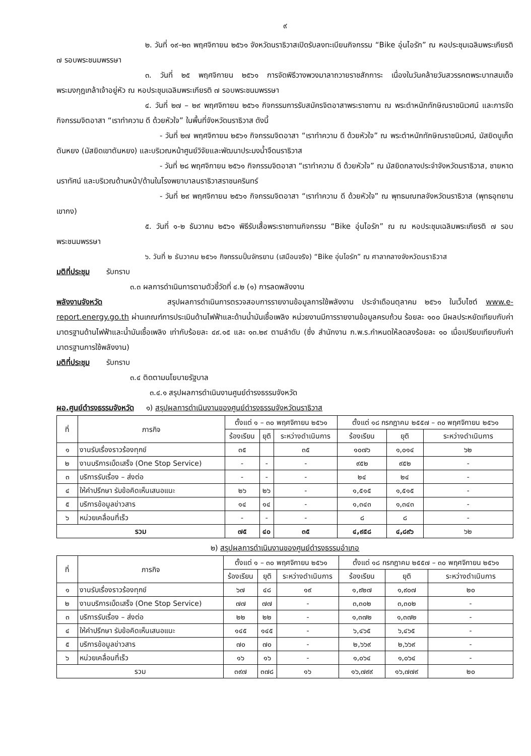๙
๒. วันที่ ๑๙–๒๓ พฤศจิกายน ๒๕๖๑ จังหวัดนราธิวาสเปิดรับลงทะเบียนกิจกรรม “Bike อุ่นไอรัก” ณ หอประชุมเฉลิมพระเกียรติ ๗ รอบพระชนมพรรษา
๓. วันที่ ๒๕ พฤศจิกายน ๒๕๖๑ การจัดพิธีวางพวงมาลาถวายราชสักการะ เนื่องในวันคล้ายวันสวรรคตพระบาทสมเด็จพระมงกุฎเกล้าเจ้าอยู่หัว ณ หอประชุมเฉลิมพระเกียรติ ๗ รอบพระชนมพรรษา
๔. วันที่ ๒๗ – ๒๙ พฤศจิกายน ๒๕๖๑ กิจกรรมการรับสมัครจิตอาสาพระราชทาน ณ พระตำหนักทักษิณราชนิเวศน์ และการจัดกิจกรรมจิตอาสา “เราทำความ ดี ด้วยหัวใจ” ในพื้นที่จังหวัดนราธิวาส ดังนี้
- วันที่ ๒๗ พฤศจิกายน ๒๕๖๑ กิจกรรมจิตอาสา “เราทำความ ดี ด้วยหัวใจ” ณ พระตำหนักทักษิณราชนิเวศน์, มัสยิดบูเก็ตตันหยง (มัสยิดเขาตันหยง) และบริเวณหน้าศูนย์วิจัยและพัฒนาประมงน้ำจืดนราธิวาส
- วันที่ ๒๘ พฤศจิกายน ๒๕๖๑ กิจกรรมจิตอาสา “เราทำความ ดี ด้วยหัวใจ” ณ มัสยิดกลางประจำจังหวัดนราธิวาส, ชายหาดนราทัศน์ และบริเวณด้านหน้า/ด้านในโรงพยาบาลนราธิวาสราชนครินทร์
- วันที่ ๒๙ พฤศจิกายน ๒๕๖๑ กิจกรรมจิตอาสา “เราทำความ ดี ด้วยหัวใจ” ณ พุทธมณฑลจังหวัดนราธิวาส (พุทธอุทยานเขากง)
๕. วันที่ ๑-๒ ธันวาคม ๒๕๖๑ พิธีรับเสื้อพระราชทานกิจกรรม “Bike อุ่นไอรัก” ณ ณ หอประชุมเฉลิมพระเกียรติ ๗ รอบพระชนมพรรษา
๖. วันที่ ๒ ธันวาคม ๒๕๖๑ กิจกรรมปั่นจักรยาน (เสมือนจริง) “Bike อุ่นไอรัก” ณ ศาลากลางจังหวัดนราธิวาส
มติที่ประชุม รับทราบ
๓.๓ ผลการดำเนินการตามตัวชี้วัดที่ ๔.๒ (๑) การลดพลังงาน
พลังงานจังหวัด สรุปผลการดำเนินการตรวจสอบการรายงานข้อมูลการใช้พลังงาน ประจำเดือนตุลาคม ๒๕๖๑ ในเว็บไซต์ www.e-report.energy.go.th ผ่านเกณฑ์การประเมินด้านไฟฟ้าและด้านน้ำมันเชื้อเพลิง หน่วยงานมีการรายงานข้อมูลครบถ้วน ร้อยละ ๑๐๐ มีผลประหยัดเทียบกับค่ามาตรฐานด้านไฟฟ้าและน้ำมันเชื้อเพลิง เท่ากับร้อยละ ๔๙.๑๕ และ ๑๓.๒๙ ตามลำดับ (ซึ่ง สำนักงาน ก.พ.ร.กำหนดให้ลดลงร้อยละ ๑๐ เมื่อเปรียบเทียบกับค่ามาตรฐานการใช้พลังงาน)
มติที่ประชุม รับทราบ
๓.๔ ติดตามนโยบายรัฐบาล
๓.๔.๑ สรุปผลการดำเนินงานศูนย์ดำรงธรรมจังหวัด
ผอ.ศูนย์ดำรงธรรมจังหวัด ๑) สรุปผลการดำเนินงานของศูนย์ดำรงธรรมจังหวัดนราธิวาส
| ที่ | ภารกิจ | ตั้งแต่ ๑ – ๓๐ พฤศจิกายน ๒๕๖๑ | | | ตั้งแต่ ๑๘ กรกฎาคม ๒๕๕๗ – ๓๐ พฤศจิกายน ๒๕๖๑ | | |
| --- | --- | --- | --- | --- | --- | --- | --- |
| | | ร้องเรียน | ยุติ | ระหว่างดำเนินการ | ร้องเรียน | ยุติ | ระหว่างดำเนินการ |
| ๑ | งานรับเรื่องราวร้องทุกข์ | ๓๕ | | ๓๕ | ๑๐๗๖ | ๑,๐๑๔ | ๖๒ |
| ๒ | งานบริการเบ็ดเสร็จ (One Stop Service) | - | - | - | ๙๕๒ | ๙๕๒ | - |
| ๓ | บริการรับเรื่อง – ส่งต่อ | - | - | - | ๒๔ | ๒๔ | - |
| ๔ | ให้คำปรึกษา รับข้อคิดเห็นเสนอแนะ | ๒๖ | ๒๖ | - | ๑,๕๑๕ | ๑,๕๑๕ | - |
| ๕ | บริการข้อมูลข่าวสาร | ๑๔ | ๑๔ | - | ๑,๓๔๓ | ๑,๓๔๓ | - |
| ๖ | หน่วยเคลื่อนที่เร็ว | - | - | - | ๘ | ๘ | - |
| รวม | | ๗๕ | ๔๐ | ๓๕ | ๔,๙๕๘ | ๔,๘๙๖ | ๖๒ |
๒) สรุปผลการดำเนินงานของศูนย์ดำรงธรรมอำเภอ
| ที่ | ภารกิจ | ตั้งแต่ ๑ – ๓๐ พฤศจิกายน ๒๕๖๑ | | | ตั้งแต่ ๑๘ กรกฎาคม ๒๕๕๗ – ๓๐ พฤศจิกายน ๒๕๖๑ | | |
| --- | --- | --- | --- | --- | --- | --- | --- |
| | | ร้องเรียน | ยุติ | ระหว่างดำเนินการ | ร้องเรียน | ยุติ | ระหว่างดำเนินการ |
| ๑ | งานรับเรื่องราวร้องทุกข์ | ๖๗ | ๔๘ | ๑๙ | ๑,๙๒๗ | ๑,๙๐๗ | ๒๐ |
| ๒ | งานบริการเบ็ดเสร็จ (One Stop Service) | ๗๗ | ๗๗ | - | ๓,๓๐๒ | ๓,๓๐๒ | - |
| ๓ | บริการรับเรื่อง – ส่งต่อ | ๒๒ | ๒๒ | - | ๑,๓๗๒ | ๑,๓๗๒ | - |
| ๔ | ให้คำปรึกษา รับข้อคิดเห็นเสนอแนะ | ๑๔๕ | ๑๔๕ | - | ๖,๔๖๕ | ๖,๔๖๕ | - |
| ๕ | บริการข้อมูลข่าวสาร | ๗๐ | ๗๐ | - | ๒,๖๖๙ | ๒,๖๖๙ | - |
| ๖ | หน่วยเคลื่อนที่เร็ว | ๑๖ | ๑๖ | - | ๑,๐๖๔ | ๑,๐๖๔ | - |
| รวม | | ๓๙๗ | ๓๗๘ | ๑๖ | ๑๖,๗๙๙ | ๑๖,๗๗๙ | ๒๐ |